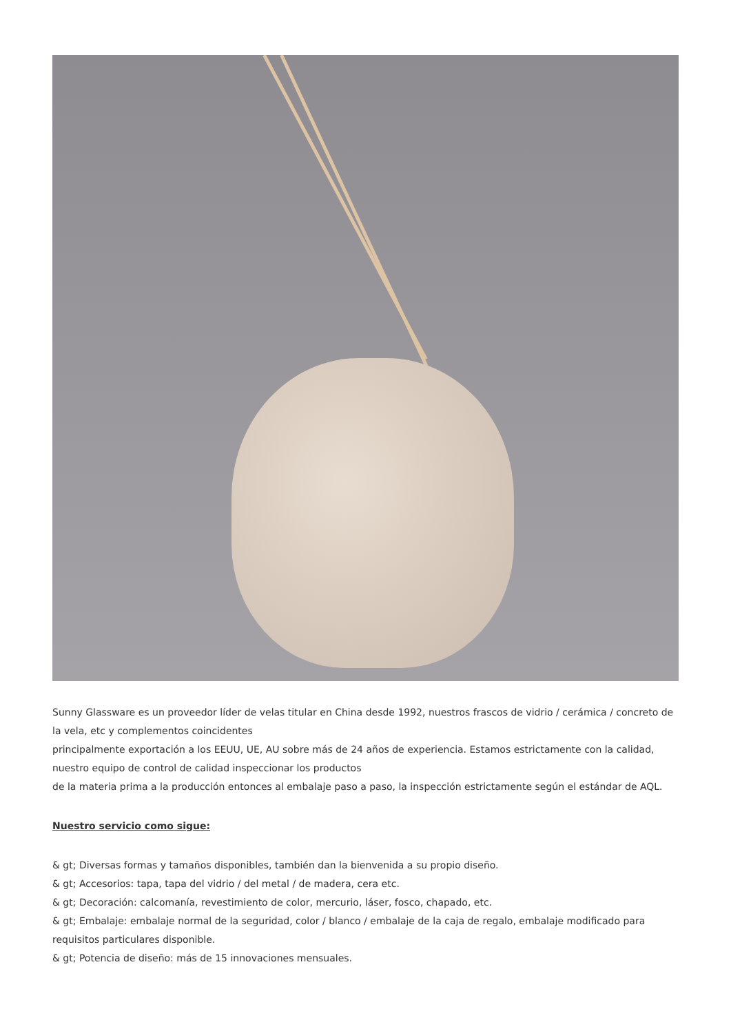Sunny Glassware es un proveedor líder de velas titular en China desde 1992, nuestros frascos de vidrio / cerámica / concreto de la vela, etc y complementos coincidentes
principalmente exportación a los EEUU, UE, AU sobre más de 24 años de experiencia. Estamos estrictamente con la calidad, nuestro equipo de control de calidad inspeccionar los productos
de la materia prima a la producción entonces al embalaje paso a paso, la inspección estrictamente según el estándar de AQL.
Nuestro servicio como sigue:
& gt; Diversas formas y tamaños disponibles, también dan la bienvenida a su propio diseño.
& gt; Accesorios: tapa, tapa del vidrio / del metal / de madera, cera etc.
& gt; Decoración: calcomanía, revestimiento de color, mercurio, láser, fosco, chapado, etc.
& gt; Embalaje: embalaje normal de la seguridad, color / blanco / embalaje de la caja de regalo, embalaje modificado para requisitos particulares disponible.
& gt; Potencia de diseño: más de 15 innovaciones mensuales.